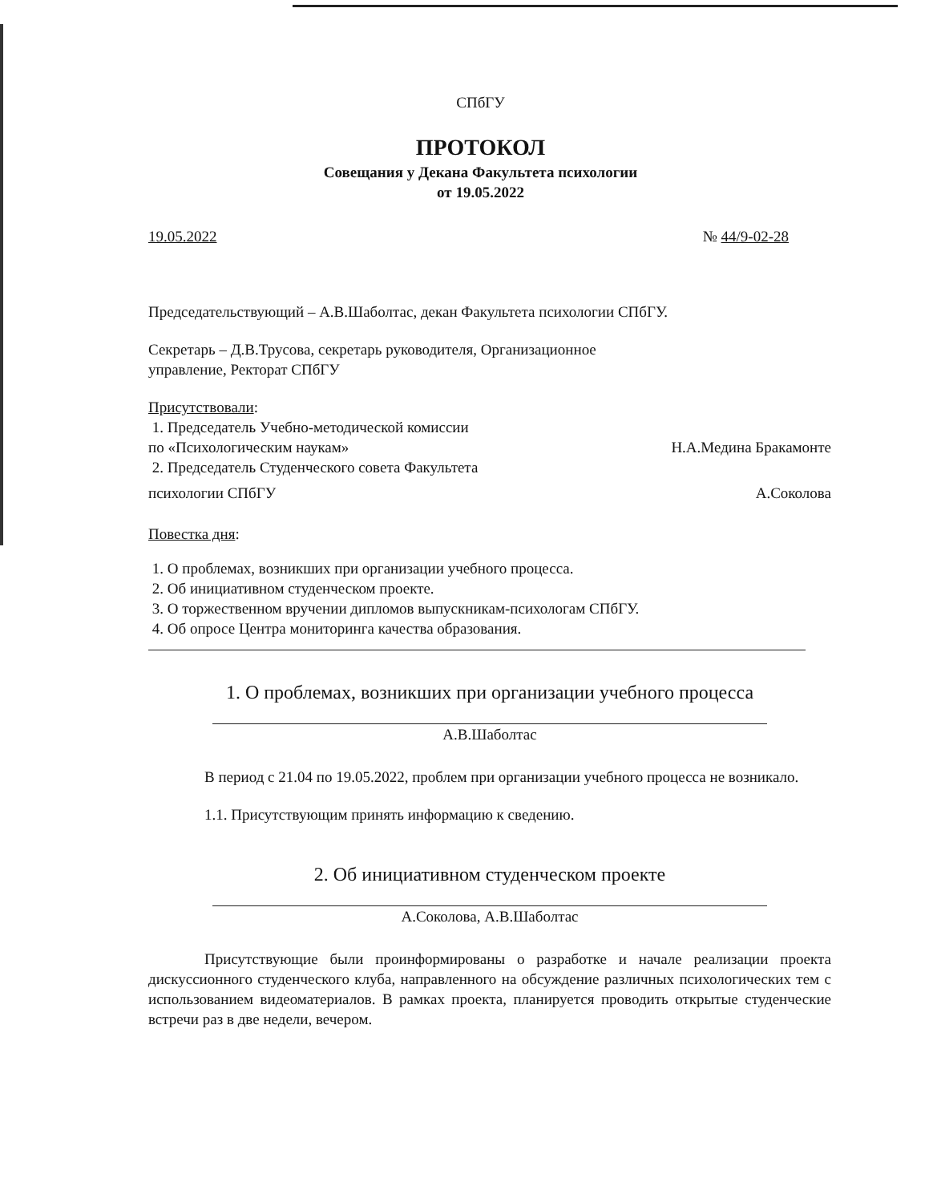СПбГУ
ПРОТОКОЛ
Совещания у Декана Факультета психологии
от 19.05.2022
19.05.2022 № 44/9-02-28
Председательствующий – А.В.Шаболтас, декан Факультета психологии СПбГУ.
Секретарь – Д.В.Трусова, секретарь руководителя, Организационное
управление, Ректорат СПбГУ
Присутствовали:
1. Председатель Учебно-методической комиссии
по «Психологическим наукам» Н.А.Медина Бракамонте
2. Председатель Студенческого совета Факультета
психологии СПбГУ А.Соколова
Повестка дня:
1. О проблемах, возникших при организации учебного процесса.
2. Об инициативном студенческом проекте.
3. О торжественном вручении дипломов выпускникам-психологам СПбГУ.
4. Об опросе Центра мониторинга качества образования.
1. О проблемах, возникших при организации учебного процесса
А.В.Шаболтас
В период с 21.04 по 19.05.2022, проблем при организации учебного процесса не возникало.
1.1. Присутствующим принять информацию к сведению.
2. Об инициативном студенческом проекте
А.Соколова, А.В.Шаболтас
Присутствующие были проинформированы о разработке и начале реализации проекта дискуссионного студенческого клуба, направленного на обсуждение различных психологических тем с использованием видеоматериалов. В рамках проекта, планируется проводить открытые студенческие встречи раз в две недели, вечером.